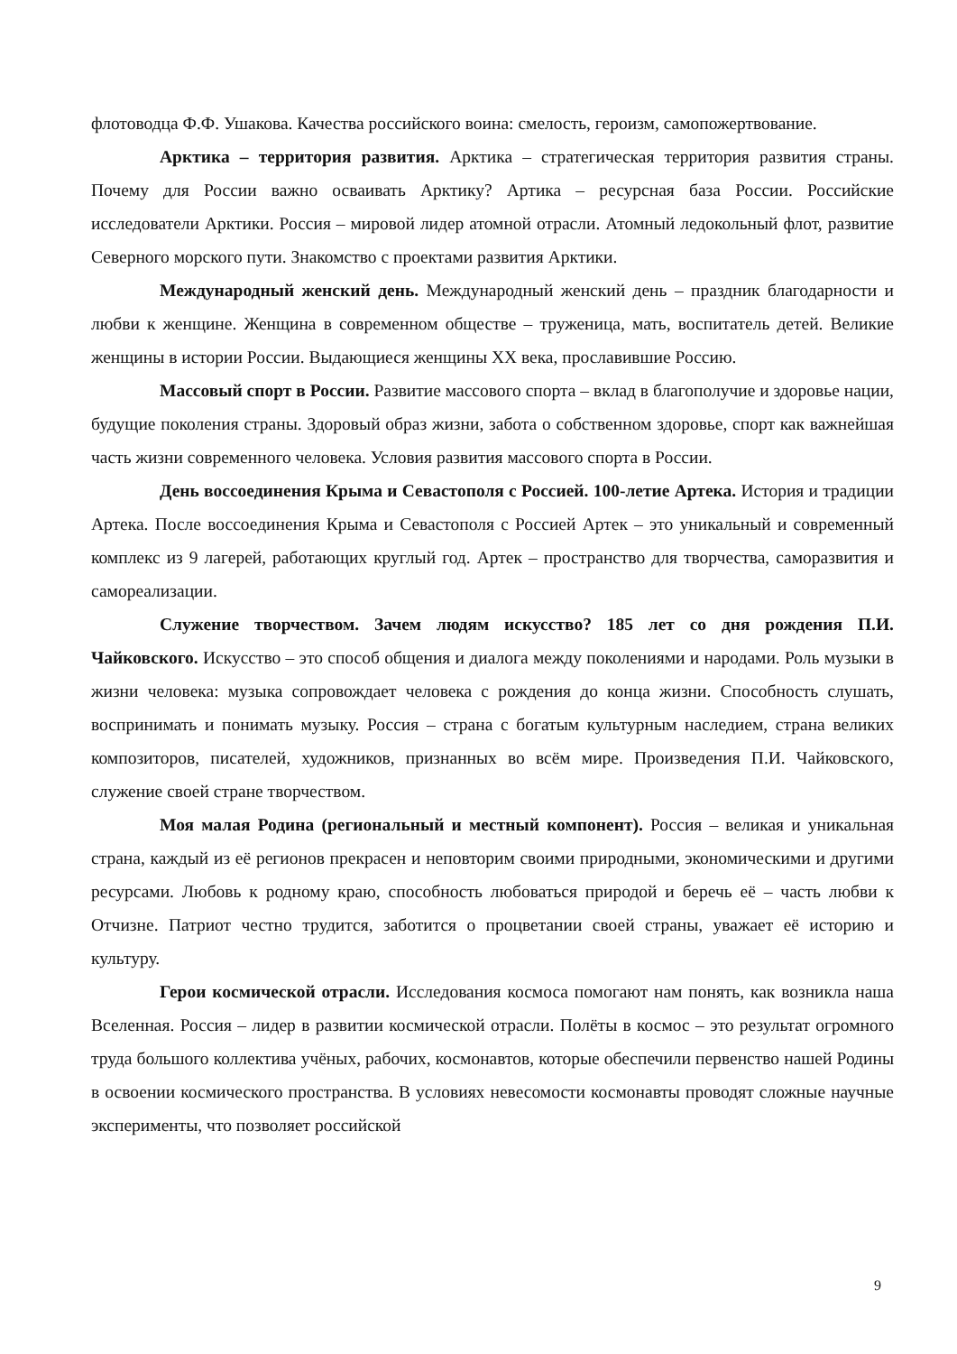флотоводца Ф.Ф. Ушакова. Качества российского воина: смелость, героизм, самопожертвование.
Арктика – территория развития. Арктика – стратегическая территория развития страны. Почему для России важно осваивать Арктику? Артика – ресурсная база России. Российские исследователи Арктики. Россия – мировой лидер атомной отрасли. Атомный ледокольный флот, развитие Северного морского пути. Знакомство с проектами развития Арктики.
Международный женский день. Международный женский день – праздник благодарности и любви к женщине. Женщина в современном обществе – труженица, мать, воспитатель детей. Великие женщины в истории России. Выдающиеся женщины XX века, прославившие Россию.
Массовый спорт в России. Развитие массового спорта – вклад в благополучие и здоровье нации, будущие поколения страны. Здоровый образ жизни, забота о собственном здоровье, спорт как важнейшая часть жизни современного человека. Условия развития массового спорта в России.
День воссоединения Крыма и Севастополя с Россией. 100-летие Артека. История и традиции Артека. После воссоединения Крыма и Севастополя с Россией Артек – это уникальный и современный комплекс из 9 лагерей, работающих круглый год. Артек – пространство для творчества, саморазвития и самореализации.
Служение творчеством. Зачем людям искусство? 185 лет со дня рождения П.И. Чайковского. Искусство – это способ общения и диалога между поколениями и народами. Роль музыки в жизни человека: музыка сопровождает человека с рождения до конца жизни. Способность слушать, воспринимать и понимать музыку. Россия – страна с богатым культурным наследием, страна великих композиторов, писателей, художников, признанных во всём мире. Произведения П.И. Чайковского, служение своей стране творчеством.
Моя малая Родина (региональный и местный компонент). Россия – великая и уникальная страна, каждый из её регионов прекрасен и неповторим своими природными, экономическими и другими ресурсами. Любовь к родному краю, способность любоваться природой и беречь её – часть любви к Отчизне. Патриот честно трудится, заботится о процветании своей страны, уважает её историю и культуру.
Герои космической отрасли. Исследования космоса помогают нам понять, как возникла наша Вселенная. Россия – лидер в развитии космической отрасли. Полёты в космос – это результат огромного труда большого коллектива учёных, рабочих, космонавтов, которые обеспечили первенство нашей Родины в освоении космического пространства. В условиях невесомости космонавты проводят сложные научные эксперименты, что позволяет российской
9